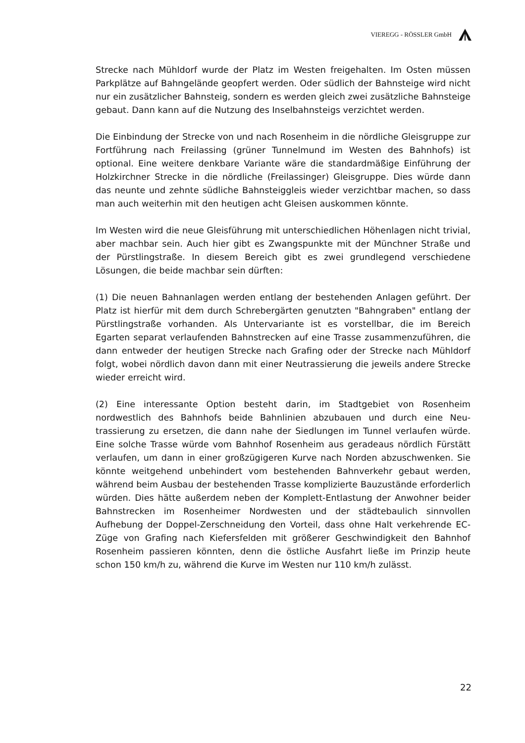VIEREGG - RÖSSLER GmbH
Strecke nach Mühldorf wurde der Platz im Westen freigehalten. Im Osten müssen Parkplätze auf Bahngelände geopfert werden. Oder südlich der Bahnsteige wird nicht nur ein zusätzlicher Bahnsteig, sondern es werden gleich zwei zusätzliche Bahnsteige gebaut. Dann kann auf die Nutzung des Inselbahnsteigs verzichtet werden.
Die Einbindung der Strecke von und nach Rosenheim in die nördliche Gleis­gruppe zur Fortführung nach Freilassing (grüner Tunnelmund im Westen des Bahnhofs) ist optional. Eine weitere denkbare Variante wäre die standard­mäßige Einführung der Holzkirchner Strecke in die nördliche (Freilassinger) Gleisgruppe. Dies würde dann das neunte und zehnte südliche Bahnsteig­gleis wieder verzichtbar machen, so dass man auch weiterhin mit den heu­tigen acht Gleisen auskommen könnte.
Im Westen wird die neue Gleisführung mit unterschiedlichen Höhenlagen nicht trivial, aber machbar sein. Auch hier gibt es Zwangspunkte mit der Münchner Straße und der Pürstlingstraße. In diesem Bereich gibt es zwei grundlegend verschiedene Lösungen, die beide machbar sein dürften:
(1) Die neuen Bahnanlagen werden entlang der bestehenden Anlagen geführt. Der Platz ist hierfür mit dem durch Schrebergärten genutzten "Bahngraben" entlang der Pürstlingstraße vorhanden. Als Untervariante ist es vorstellbar, die im Bereich Egarten separat verlaufenden Bahnstrecken auf eine Trasse zusammenzuführen, die dann entweder der heutigen Strecke nach Grafing oder der Strecke nach Mühldorf folgt, wobei nördlich davon dann mit einer Neutrassierung die jeweils andere Strecke wieder erreicht wird.
(2) Eine interessante Option besteht darin, im Stadtgebiet von Rosenheim nordwestlich des Bahnhofs beide Bahnlinien abzubauen und durch eine Neu­trassierung zu ersetzen, die dann nahe der Siedlungen im Tunnel verlaufen würde. Eine solche Trasse würde vom Bahnhof Rosenheim aus geradeaus nördlich Fürstätt verlaufen, um dann in einer großzügigeren Kurve nach Norden abzuschwenken. Sie könnte weitgehend unbehindert vom bestehen­den Bahnverkehr gebaut werden, während beim Ausbau der bestehenden Trasse komplizierte Bauzustände erforderlich würden. Dies hätte außerdem neben der Komplett-Entlastung der Anwohner beider Bahnstrecken im Rosenheimer Nordwesten und der städtebaulich sinnvollen Aufhebung der Doppel-Zerschneidung den Vorteil, dass ohne Halt verkehrende EC-Züge von Grafing nach Kiefersfelden mit größerer Geschwindigkeit den Bahnhof Rosenheim passieren könnten, denn die östliche Ausfahrt ließe im Prinzip heute schon 150 km/h zu, während die Kurve im Westen nur 110 km/h zulässt.
22